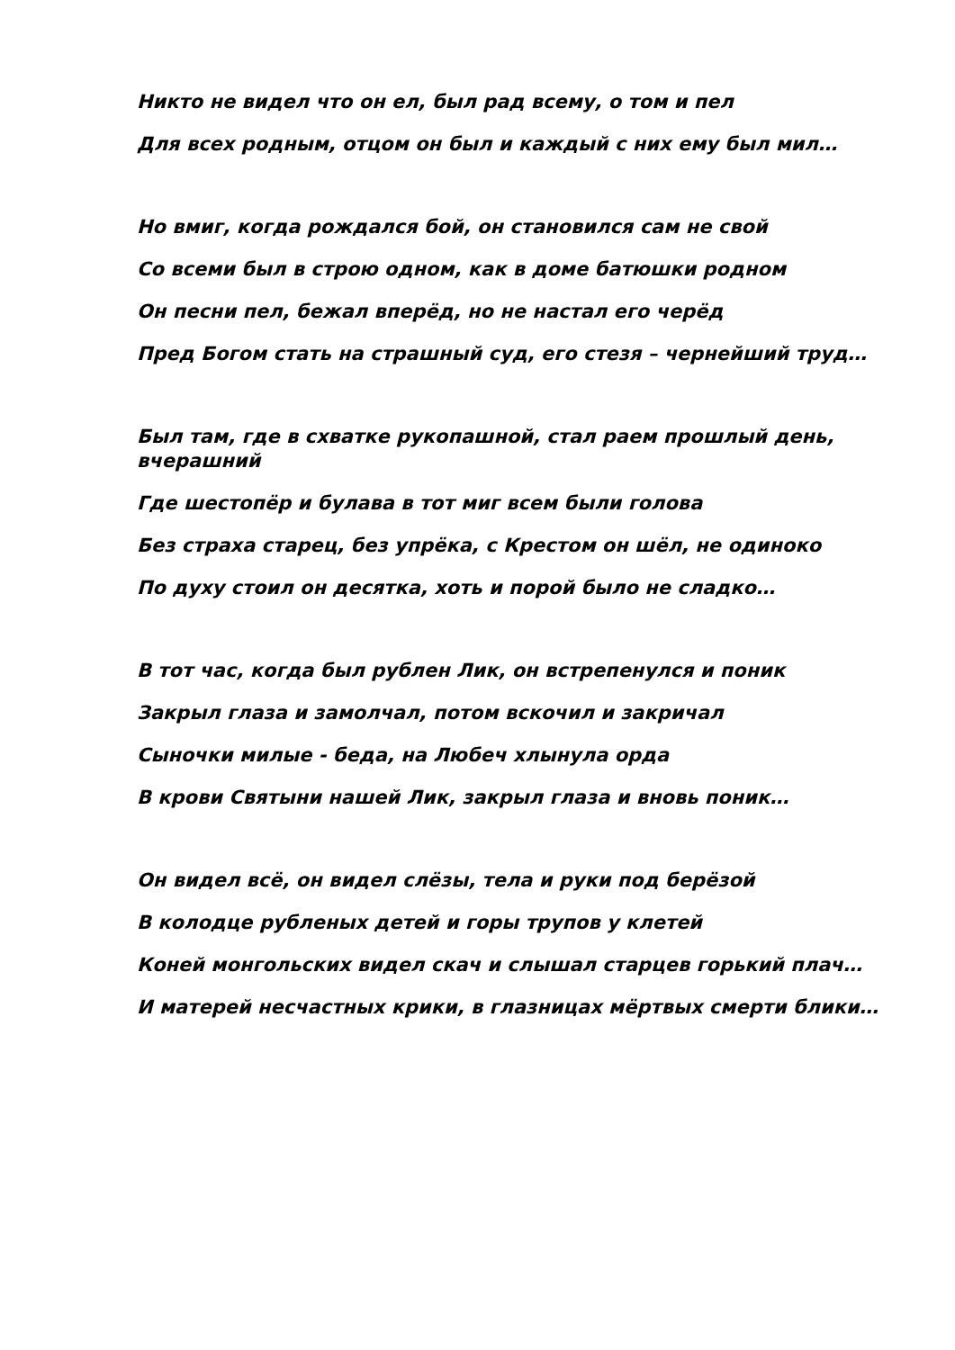Никто не видел что он ел, был рад всему, о том и пел
Для всех родным, отцом он был и каждый с них ему был мил…
Но вмиг, когда рождался бой, он становился сам не свой
Со всеми был в строю одном, как в доме батюшки родном
Он песни пел, бежал вперёд, но не настал его черёд
Пред Богом стать на страшный суд, его стезя – чернейший труд…
Был там, где в схватке рукопашной, стал раем прошлый день, вчерашний
Где шестопёр и булава в тот миг всем были голова
Без страха старец, без упрёка, с Крестом он шёл, не одиноко
По духу стоил он десятка, хоть и порой было не сладко…
В тот час, когда был рублен Лик, он встрепенулся и поник
Закрыл глаза и замолчал, потом вскочил и закричал
Сыночки милые - беда, на Любеч хлынула орда
В крови Святыни нашей Лик, закрыл глаза и вновь поник…
Он видел всё, он видел слёзы, тела и руки под берёзой
В колодце рубленых детей и горы трупов у клетей
Коней монгольских видел скач и слышал старцев горький плач…
И матерей несчастных крики, в глазницах мёртвых смерти блики…